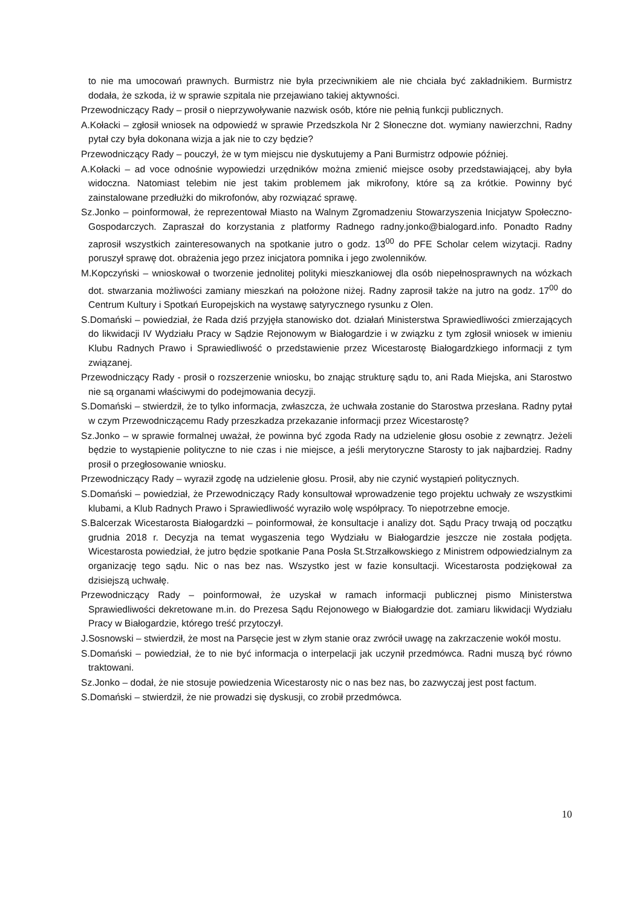to nie ma umocowań prawnych. Burmistrz nie była przeciwnikiem ale nie chciała być zakładnikiem. Burmistrz dodała, że szkoda, iż w sprawie szpitala nie przejawiano takiej aktywności.
Przewodniczący Rady – prosił o nieprzywoływanie nazwisk osób, które nie pełnią funkcji publicznych.
A.Kołacki – zgłosił wniosek na odpowiedź w sprawie Przedszkola Nr 2 Słoneczne dot. wymiany nawierzchni, Radny pytał czy była dokonana wizja a jak nie to czy będzie?
Przewodniczący Rady – pouczył, że w tym miejscu nie dyskutujemy a Pani Burmistrz odpowie później.
A.Kołacki – ad voce odnośnie wypowiedzi urzędników można zmienić miejsce osoby przedstawiającej, aby była widoczna. Natomiast telebim nie jest takim problemem jak mikrofony, które są za krótkie. Powinny być zainstalowane przedłużki do mikrofonów, aby rozwiązać sprawę.
Sz.Jonko – poinformował, że reprezentował Miasto na Walnym Zgromadzeniu Stowarzyszenia Inicjatyw Społeczno-Gospodarczych. Zapraszał do korzystania z platformy Radnego radny.jonko@bialogard.info. Ponadto Radny zaprosił wszystkich zainteresowanych na spotkanie jutro o godz. 13<sup>00</sup> do PFE Scholar celem wizytacji. Radny poruszył sprawę dot. obrażenia jego przez inicjatora pomnika i jego zwolenników.
M.Kopczyński – wnioskował o tworzenie jednolitej polityki mieszkaniowej dla osób niepełnosprawnych na wózkach dot. stwarzania możliwości zamiany mieszkań na położone niżej. Radny zaprosił także na jutro na godz. 17<sup>00</sup> do Centrum Kultury i Spotkań Europejskich na wystawę satyrycznego rysunku z Olen.
S.Domański – powiedział, że Rada dziś przyjęła stanowisko dot. działań Ministerstwa Sprawiedliwości zmierzających do likwidacji IV Wydziału Pracy w Sądzie Rejonowym w Białogardzie i w związku z tym zgłosił wniosek w imieniu Klubu Radnych Prawo i Sprawiedliwość o przedstawienie przez Wicestarostę Białogardzkiego informacji z tym związanej.
Przewodniczący Rady - prosił o rozszerzenie wniosku, bo znając strukturę sądu to, ani Rada Miejska, ani Starostwo nie są organami właściwymi do podejmowania decyzji.
S.Domański – stwierdził, że to tylko informacja, zwłaszcza, że uchwała zostanie do Starostwa przesłana. Radny pytał w czym Przewodniczącemu Rady przeszkadza przekazanie informacji przez Wicestarostę?
Sz.Jonko – w sprawie formalnej uważał, że powinna być zgoda Rady na udzielenie głosu osobie z zewnątrz. Jeżeli będzie to wystąpienie polityczne to nie czas i nie miejsce, a jeśli merytoryczne Starosty to jak najbardziej. Radny prosił o przegłosowanie wniosku.
Przewodniczący Rady – wyraził zgodę na udzielenie głosu. Prosił, aby nie czynić wystąpień politycznych.
S.Domański – powiedział, że Przewodniczący Rady konsultował wprowadzenie tego projektu uchwały ze wszystkimi klubami, a Klub Radnych Prawo i Sprawiedliwość wyraziło wolę współpracy. To niepotrzebne emocje.
S.Balcerzak Wicestarosta Białogardzki – poinformował, że konsultacje i analizy dot. Sądu Pracy trwają od początku grudnia 2018 r. Decyzja na temat wygaszenia tego Wydziału w Białogardzie jeszcze nie została podjęta. Wicestarosta powiedział, że jutro będzie spotkanie Pana Posła St.Strzałkowskiego z Ministrem odpowiedzialnym za organizację tego sądu. Nic o nas bez nas. Wszystko jest w fazie konsultacji. Wicestarosta podziękował za dzisiejszą uchwałę.
Przewodniczący Rady – poinformował, że uzyskał w ramach informacji publicznej pismo Ministerstwa Sprawiedliwości dekretowane m.in. do Prezesa Sądu Rejonowego w Białogardzie dot. zamiaru likwidacji Wydziału Pracy w Białogardzie, którego treść przytoczył.
J.Sosnowski – stwierdził, że most na Parsęcie jest w złym stanie oraz zwrócił uwagę na zakrzaczenie wokół mostu.
S.Domański – powiedział, że to nie być informacja o interpelacji jak uczynił przedmówca. Radni muszą być równo traktowani.
Sz.Jonko – dodał, że nie stosuje powiedzenia Wicestarosty nic o nas bez nas, bo zazwyczaj jest post factum.
S.Domański – stwierdził, że nie prowadzi się dyskusji, co zrobił przedmówca.
10